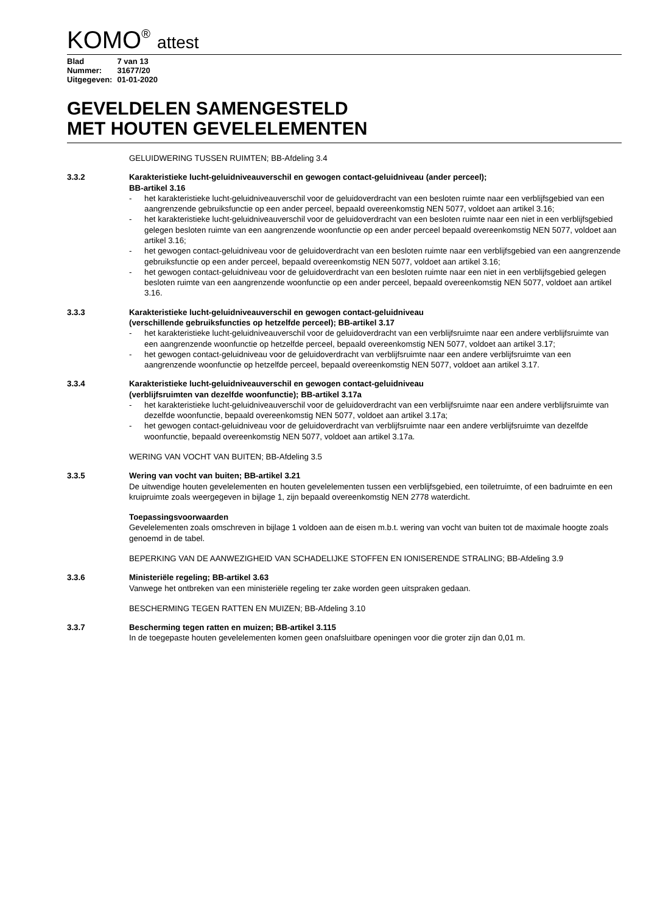KOMO<sup>®</sup> attest
| Blad | 7 van 13 |
| Nummer: | 31677/20 |
| Uitgegeven: | 01-01-2020 |
GEVELDELEN SAMENGESTELD
MET HOUTEN GEVELELEMENTEN
GELUIDWERING TUSSEN RUIMTEN; BB-Afdeling 3.4
3.3.2 Karakteristieke lucht-geluidniveauverschil en gewogen contact-geluidniveau (ander perceel);
BB-artikel 3.16
- het karakteristieke lucht-geluidniveauverschil voor de geluidoverdracht van een besloten ruimte naar een verblijfsgebied van een aangrenzende gebruiksfunctie op een ander perceel, bepaald overeenkomstig NEN 5077, voldoet aan artikel 3.16;
- het karakteristieke lucht-geluidniveauverschil voor de geluidoverdracht van een besloten ruimte naar een niet in een verblijfsgebied gelegen besloten ruimte van een aangrenzende woonfunctie op een ander perceel bepaald overeenkomstig NEN 5077, voldoet aan artikel 3.16;
- het gewogen contact-geluidniveau voor de geluidoverdracht van een besloten ruimte naar een verblijfsgebied van een aangrenzende gebruiksfunctie op een ander perceel, bepaald overeenkomstig NEN 5077, voldoet aan artikel 3.16;
- het gewogen contact-geluidniveau voor de geluidoverdracht van een besloten ruimte naar een niet in een verblijfsgebied gelegen besloten ruimte van een aangrenzende woonfunctie op een ander perceel, bepaald overeenkomstig NEN 5077, voldoet aan artikel 3.16.
3.3.3 Karakteristieke lucht-geluidniveauverschil en gewogen contact-geluidniveau
(verschillende gebruiksfuncties op hetzelfde perceel); BB-artikel 3.17
- het karakteristieke lucht-geluidniveauverschil voor de geluidoverdracht van een verblijfsruimte naar een andere verblijfsruimte van een aangrenzende woonfunctie op hetzelfde perceel, bepaald overeenkomstig NEN 5077, voldoet aan artikel 3.17;
- het gewogen contact-geluidniveau voor de geluidoverdracht van verblijfsruimte naar een andere verblijfsruimte van een aangrenzende woonfunctie op hetzelfde perceel, bepaald overeenkomstig NEN 5077, voldoet aan artikel 3.17.
3.3.4 Karakteristieke lucht-geluidniveauverschil en gewogen contact-geluidniveau
(verblijfsruimten van dezelfde woonfunctie); BB-artikel 3.17a
- het karakteristieke lucht-geluidniveauverschil voor de geluidoverdracht van een verblijfsruimte naar een andere verblijfsruimte van dezelfde woonfunctie, bepaald overeenkomstig NEN 5077, voldoet aan artikel 3.17a;
- het gewogen contact-geluidniveau voor de geluidoverdracht van verblijfsruimte naar een andere verblijfsruimte van dezelfde woonfunctie, bepaald overeenkomstig NEN 5077, voldoet aan artikel 3.17a.
WERING VAN VOCHT VAN BUITEN; BB-Afdeling 3.5
3.3.5 Wering van vocht van buiten; BB-artikel 3.21
De uitwendige houten gevelelementen en houten gevelelementen tussen een verblijfsgebied, een toiletruimte, of een badruimte en een kruipruimte zoals weergegeven in bijlage 1, zijn bepaald overeenkomstig NEN 2778 waterdicht.
Toepassingsvoorwaarden
Gevelelementen zoals omschreven in bijlage 1 voldoen aan de eisen m.b.t. wering van vocht van buiten tot de maximale hoogte zoals genoemd in de tabel.
BEPERKING VAN DE AANWEZIGHEID VAN SCHADELIJKE STOFFEN EN IONISERENDE STRALING; BB-Afdeling 3.9
3.3.6 Ministeriële regeling; BB-artikel 3.63
Vanwege het ontbreken van een ministeriële regeling ter zake worden geen uitspraken gedaan.
BESCHERMING TEGEN RATTEN EN MUIZEN; BB-Afdeling 3.10
3.3.7 Bescherming tegen ratten en muizen; BB-artikel 3.115
In de toegepaste houten gevelelementen komen geen onafsluitbare openingen voor die groter zijn dan 0,01 m.